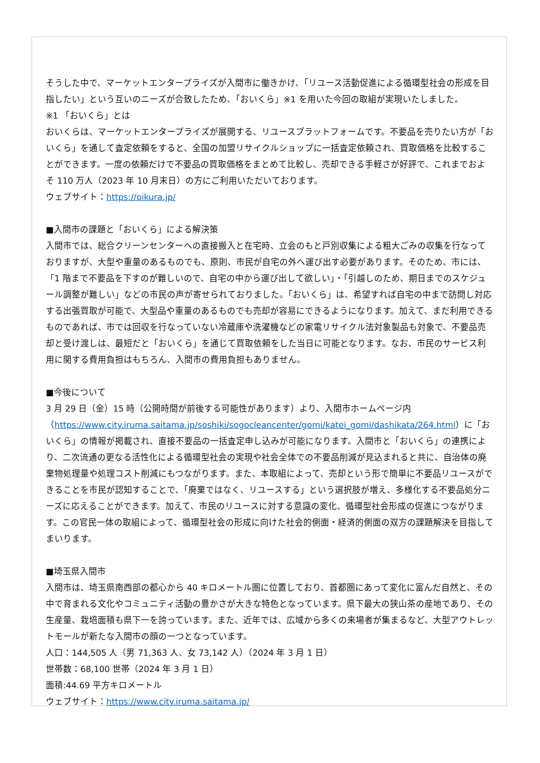そうした中で、マーケットエンタープライズが入間市に働きかけ、「リユース活動促進による循環型社会の形成を目指したい」という互いのニーズが合致したため、「おいくら」※1 を用いた今回の取組が実現いたしました。
※1 「おいくら」とは
おいくらは、マーケットエンタープライズが展開する、リユースプラットフォームです。不要品を売りたい方が「おいくら」を通して査定依頼をすると、全国の加盟リサイクルショップに一括査定依頼され、買取価格を比較することができます。一度の依頼だけで不要品の買取価格をまとめて比較し、売却できる手軽さが好評で、これまでおよそ 110 万人（2023 年 10 月末日）の方にご利用いただいております。
ウェブサイト：https://oikura.jp/
■入間市の課題と「おいくら」による解決策
入間市では、総合クリーンセンターへの直接搬入と在宅時、立会のもと戸別収集による粗大ごみの収集を行なっておりますが、大型や重量のあるものでも、原則、市民が自宅の外へ運び出す必要があります。そのため、市には、「1 階まで不要品を下すのが難しいので、自宅の中から運び出して欲しい」・「引越しのため、期日までのスケジュール調整が難しい」などの市民の声が寄せられておりました。「おいくら」は、希望すれば自宅の中まで訪問し対応する出張買取が可能で、大型品や重量のあるものでも売却が容易にできるようになります。加えて、まだ利用できるものであれば、市では回収を行なっていない冷蔵庫や洗濯機などの家電リサイクル法対象製品も対象で、不要品売却と受け渡しは、最短だと「おいくら」を通じて買取依頼をした当日に可能となります。なお、市民のサービス利用に関する費用負担はもちろん、入間市の費用負担もありません。
■今後について
3 月 29 日（金）15 時（公開時間が前後する可能性があります）より、入間市ホームページ内（https://www.city.iruma.saitama.jp/soshiki/sogocleancenter/gomi/katei_gomi/dashikata/264.html）に「おいくら」の情報が掲載され、直接不要品の一括査定申し込みが可能になります。入間市と「おいくら」の連携により、二次流通の更なる活性化による循環型社会の実現や社会全体での不要品削減が見込まれると共に、自治体の廃棄物処理量や処理コスト削減にもつながります。また、本取組によって、売却という形で簡単に不要品リユースができることを市民が認知することで、「廃棄ではなく、リユースする」という選択肢が増え、多様化する不要品処分ニーズに応えることができます。加えて、市民のリユースに対する意識の変化、循環型社会形成の促進につながります。この官民一体の取組によって、循環型社会の形成に向けた社会的側面・経済的側面の双方の課題解決を目指してまいります。
■埼玉県入間市
入間市は、埼玉県南西部の都心から 40 キロメートル圏に位置しており、首都圏にあって変化に富んだ自然と、その中で育まれる文化やコミュニティ活動の豊かさが大きな特色となっています。県下最大の狭山茶の産地であり、その生産量、栽培面積も県下一を誇っています。また、近年では、広域から多くの来場者が集まるなど、大型アウトレットモールが新たな入間市の顔の一つとなっています。
人口：144,505 人（男 71,363 人、女 73,142 人）（2024 年 3 月 1 日）
世帯数：68,100 世帯（2024 年 3 月 1 日）
面積:44.69 平方キロメートル
ウェブサイト：https://www.city.iruma.saitama.jp/